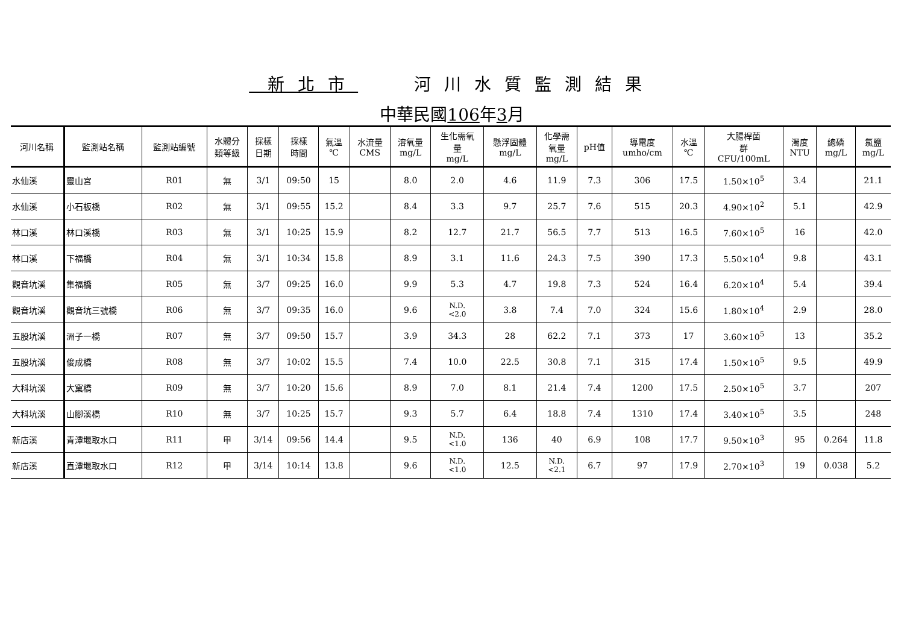新北市 河川水質監測結果
中華民國106年3月
| 河川名稱 | 監測站名稱 | 監測站編號 | 水體分 類等級 | 採樣 日期 | 採樣 時間 | 氣溫 ℃ | 水流量 CMS | 溶氧量 mg/L | 生化需氧 量 mg/L | 懸浮固體 mg/L | 化學需 氧量 mg/L | pH值 | 導電度 umho/cm | 水溫 ℃ | 大腸桿菌 群 CFU/100mL | 濁度 NTU | 總磷 mg/L | 氯鹽 mg/L |
| --- | --- | --- | --- | --- | --- | --- | --- | --- | --- | --- | --- | --- | --- | --- | --- | --- | --- | --- |
| 水仙溪 | 靈山宮 | R01 | 無 | 3/1 | 09:50 | 15 | | 8.0 | 2.0 | 4.6 | 11.9 | 7.3 | 306 | 17.5 | 1.50×10<sup>5</sup> | 3.4 | | 21.1 |
| 水仙溪 | 小石板橋 | R02 | 無 | 3/1 | 09:55 | 15.2 | | 8.4 | 3.3 | 9.7 | 25.7 | 7.6 | 515 | 20.3 | 4.90×10<sup>2</sup> | 5.1 | | 42.9 |
| 林口溪 | 林口溪橋 | R03 | 無 | 3/1 | 10:25 | 15.9 | | 8.2 | 12.7 | 21.7 | 56.5 | 7.7 | 513 | 16.5 | 7.60×10<sup>5</sup> | 16 | | 42.0 |
| 林口溪 | 下福橋 | R04 | 無 | 3/1 | 10:34 | 15.8 | | 8.9 | 3.1 | 11.6 | 24.3 | 7.5 | 390 | 17.3 | 5.50×10<sup>4</sup> | 9.8 | | 43.1 |
| 觀音坑溪 | 集福橋 | R05 | 無 | 3/7 | 09:25 | 16.0 | | 9.9 | 5.3 | 4.7 | 19.8 | 7.3 | 524 | 16.4 | 6.20×10<sup>4</sup> | 5.4 | | 39.4 |
| 觀音坑溪 | 觀音坑三號橋 | R06 | 無 | 3/7 | 09:35 | 16.0 | | 9.6 | N.D. <2.0 | 3.8 | 7.4 | 7.0 | 324 | 15.6 | 1.80×10<sup>4</sup> | 2.9 | | 28.0 |
| 五股坑溪 | 洲子一橋 | R07 | 無 | 3/7 | 09:50 | 15.7 | | 3.9 | 34.3 | 28 | 62.2 | 7.1 | 373 | 17 | 3.60×10<sup>5</sup> | 13 | | 35.2 |
| 五股坑溪 | 俊成橋 | R08 | 無 | 3/7 | 10:02 | 15.5 | | 7.4 | 10.0 | 22.5 | 30.8 | 7.1 | 315 | 17.4 | 1.50×10<sup>5</sup> | 9.5 | | 49.9 |
| 大科坑溪 | 大窠橋 | R09 | 無 | 3/7 | 10:20 | 15.6 | | 8.9 | 7.0 | 8.1 | 21.4 | 7.4 | 1200 | 17.5 | 2.50×10<sup>5</sup> | 3.7 | | 207 |
| 大科坑溪 | 山腳溪橋 | R10 | 無 | 3/7 | 10:25 | 15.7 | | 9.3 | 5.7 | 6.4 | 18.8 | 7.4 | 1310 | 17.4 | 3.40×10<sup>5</sup> | 3.5 | | 248 |
| 新店溪 | 青潭堰取水口 | R11 | 甲 | 3/14 | 09:56 | 14.4 | | 9.5 | N.D. <1.0 | 136 | 40 | 6.9 | 108 | 17.7 | 9.50×10<sup>3</sup> | 95 | 0.264 | 11.8 |
| 新店溪 | 直潭堰取水口 | R12 | 甲 | 3/14 | 10:14 | 13.8 | | 9.6 | N.D. <1.0 | 12.5 | N.D. <2.1 | 6.7 | 97 | 17.9 | 2.70×10<sup>3</sup> | 19 | 0.038 | 5.2 |